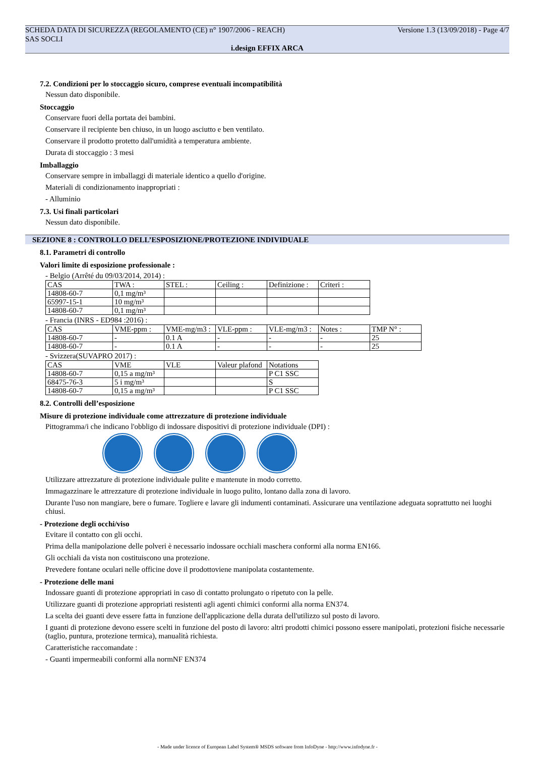SCHEDA DATA DI SICUREZZA (REGOLAMENTO (CE) n° 1907/2006 - REACH)
SAS SOCLI Versione 1.3 (13/09/2018) - Page 4/7
i.design EFFIX ARCA
7.2. Condizioni per lo stoccaggio sicuro, comprese eventuali incompatibilità
Nessun dato disponibile.
Stoccaggio
Conservare fuori della portata dei bambini.
Conservare il recipiente ben chiuso, in un luogo asciutto e ben ventilato.
Conservare il prodotto protetto dall'umidità a temperatura ambiente.
Durata di stoccaggio : 3 mesi
Imballaggio
Conservare sempre in imballaggi di materiale identico a quello d'origine.
Materiali di condizionamento inappropriati :
- Alluminio
7.3. Usi finali particolari
Nessun dato disponibile.
SEZIONE 8 : CONTROLLO DELL’ESPOSIZIONE/PROTEZIONE INDIVIDUALE
8.1. Parametri di controllo
Valori limite di esposizione professionale :
- Belgio (Arrêté du 09/03/2014, 2014) :
| CAS | TWA : | STEL : | Ceiling : | Definizione : | Criteri : |
| 14808-60-7 | 0,1 mg/m³ | | | | |
| 65997-15-1 | 10 mg/m³ | | | | |
| 14808-60-7 | 0,1 mg/m³ | | | | |
- Francia (INRS - ED984 :2016) :
| CAS | VME-ppm : | VME-mg/m3 : | VLE-ppm : | VLE-mg/m3 : | Notes : | TMP N° : |
| 14808-60-7 | - | 0.1 A | - | - | - | 25 |
| 14808-60-7 | - | 0.1 A | - | - | - | 25 |
- Svizzera(SUVAPRO 2017) :
| CAS | VME | VLE | Valeur plafond | Notations |
| 14808-60-7 | 0,15 a mg/m³ | | | P C1 SSC |
| 68475-76-3 | 5 i mg/m³ | | | S |
| 14808-60-7 | 0,15 a mg/m³ | | | P C1 SSC |
8.2. Controlli dell’esposizione
Misure di protezione individuale come attrezzature di protezione individuale
Pittogramma/i che indicano l'obbligo di indossare dispositivi di protezione individuale (DPI) :
Utilizzare attrezzature di protezione individuale pulite e mantenute in modo corretto.
Immagazzinare le attrezzature di protezione individuale in luogo pulito, lontano dalla zona di lavoro.
Durante l'uso non mangiare, bere o fumare. Togliere e lavare gli indumenti contaminati. Assicurare una ventilazione adeguata soprattutto nei luoghi chiusi.
- Protezione degli occhi/viso
Evitare il contatto con gli occhi.
Prima della manipolazione delle polveri è necessario indossare occhiali maschera conformi alla norma EN166.
Gli occhiali da vista non costituiscono una protezione.
Prevedere fontane oculari nelle officine dove il prodottoviene manipolata costantemente.
- Protezione delle mani
Indossare guanti di protezione appropriati in caso di contatto prolungato o ripetuto con la pelle.
Utilizzare guanti di protezione appropriati resistenti agli agenti chimici conformi alla norma EN374.
La scelta dei guanti deve essere fatta in funzione dell'applicazione della durata dell'utilizzo sul posto di lavoro.
I guanti di protezione devono essere scelti in funzione del posto di lavoro: altri prodotti chimici possono essere manipolati, protezioni fisiche necessarie (taglio, puntura, protezione termica), manualità richiesta.
Caratteristiche raccomandate :
- Guanti impermeabili conformi alla normNF EN374
- Made under licence of European Label System® MSDS software from InfoDyne - http://www.infodyne.fr -